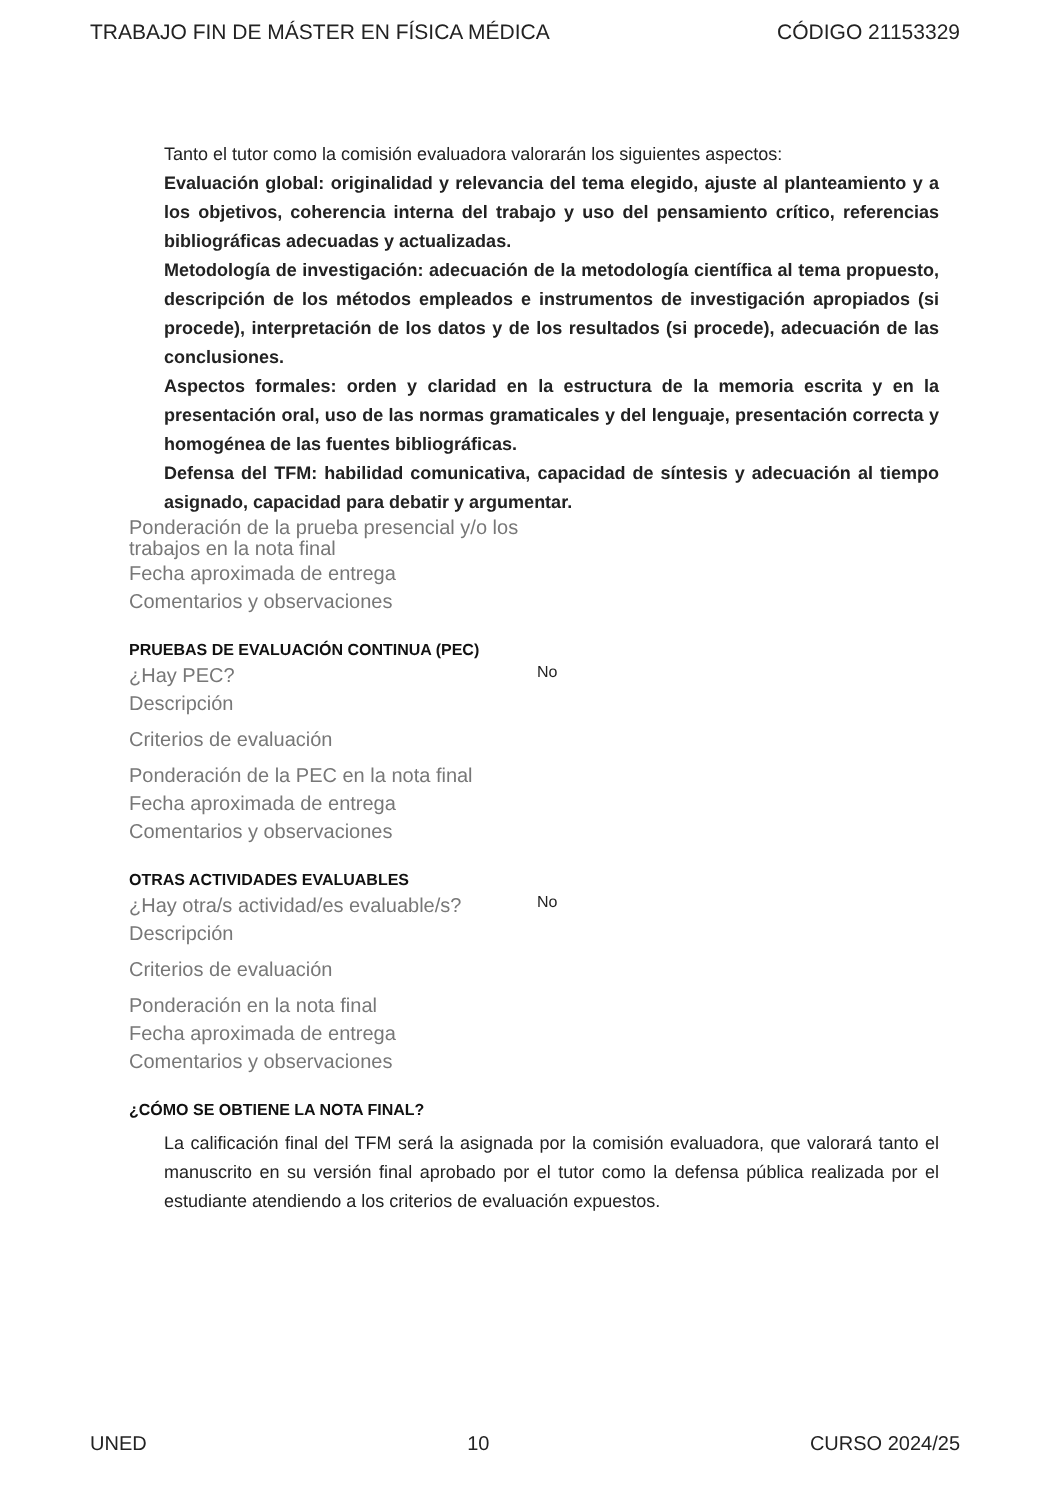TRABAJO FIN DE MÁSTER EN FÍSICA MÉDICA CÓDIGO 21153329
Tanto el tutor como la comisión evaluadora valorarán los siguientes aspectos:
Evaluación global: originalidad y relevancia del tema elegido, ajuste al planteamiento y a los objetivos, coherencia interna del trabajo y uso del pensamiento crítico, referencias bibliográficas adecuadas y actualizadas.
Metodología de investigación: adecuación de la metodología científica al tema propuesto, descripción de los métodos empleados e instrumentos de investigación apropiados (si procede), interpretación de los datos y de los resultados (si procede), adecuación de las conclusiones.
Aspectos formales: orden y claridad en la estructura de la memoria escrita y en la presentación oral, uso de las normas gramaticales y del lenguaje, presentación correcta y homogénea de las fuentes bibliográficas.
Defensa del TFM: habilidad comunicativa, capacidad de síntesis y adecuación al tiempo asignado, capacidad para debatir y argumentar.
Ponderación de la prueba presencial y/o los trabajos en la nota final
Fecha aproximada de entrega
Comentarios y observaciones
PRUEBAS DE EVALUACIÓN CONTINUA (PEC)
¿Hay PEC?
No
Descripción
Criterios de evaluación
Ponderación de la PEC en la nota final
Fecha aproximada de entrega
Comentarios y observaciones
OTRAS ACTIVIDADES EVALUABLES
¿Hay otra/s actividad/es evaluable/s?
No
Descripción
Criterios de evaluación
Ponderación en la nota final
Fecha aproximada de entrega
Comentarios y observaciones
¿CÓMO SE OBTIENE LA NOTA FINAL?
La calificación final del TFM será la asignada por la comisión evaluadora, que valorará tanto el manuscrito en su versión final aprobado por el tutor como la defensa pública realizada por el estudiante atendiendo a los criterios de evaluación expuestos.
UNED 10 CURSO 2024/25